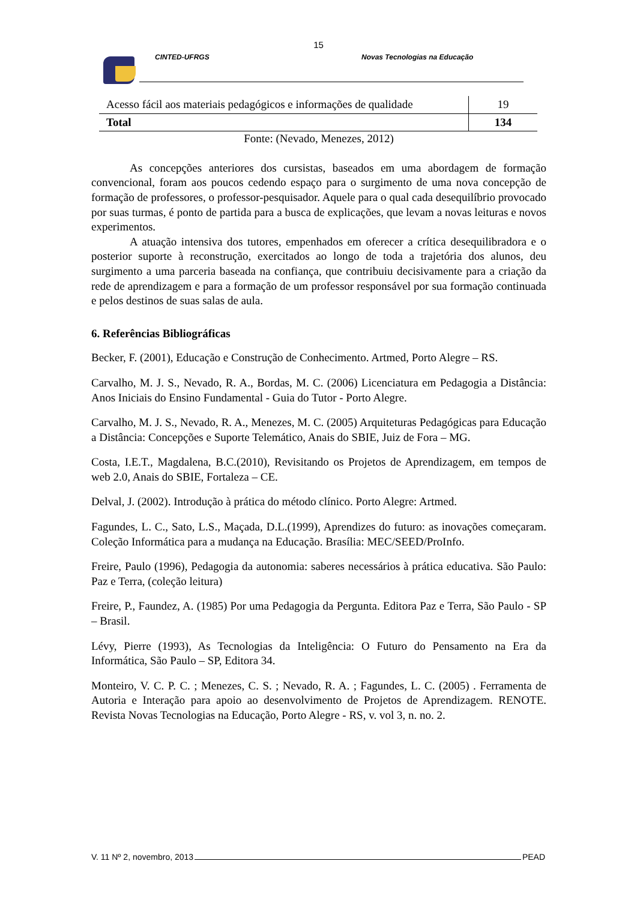15
CINTED-UFRGS Novas Tecnologias na Educação
| Acesso fácil aos materiais pedagógicos e informações de qualidade | 19 |
| Total | 134 |
Fonte: (Nevado, Menezes, 2012)
As concepções anteriores dos cursistas, baseados em uma abordagem de formação convencional, foram aos poucos cedendo espaço para o surgimento de uma nova concepção de formação de professores, o professor-pesquisador. Aquele para o qual cada desequilíbrio provocado por suas turmas, é ponto de partida para a busca de explicações, que levam a novas leituras e novos experimentos.
A atuação intensiva dos tutores, empenhados em oferecer a crítica desequilibradora e o posterior suporte à reconstrução, exercitados ao longo de toda a trajetória dos alunos, deu surgimento a uma parceria baseada na confiança, que contribuiu decisivamente para a criação da rede de aprendizagem e para a formação de um professor responsável por sua formação continuada e pelos destinos de suas salas de aula.
6. Referências Bibliográficas
Becker, F. (2001), Educação e Construção de Conhecimento. Artmed, Porto Alegre – RS.
Carvalho, M. J. S., Nevado, R. A., Bordas, M. C. (2006) Licenciatura em Pedagogia a Distância: Anos Iniciais do Ensino Fundamental - Guia do Tutor - Porto Alegre.
Carvalho, M. J. S., Nevado, R. A., Menezes, M. C. (2005) Arquiteturas Pedagógicas para Educação a Distância: Concepções e Suporte Telemático, Anais do SBIE, Juiz de Fora – MG.
Costa, I.E.T., Magdalena, B.C.(2010), Revisitando os Projetos de Aprendizagem, em tempos de web 2.0, Anais do SBIE, Fortaleza – CE.
Delval, J. (2002). Introdução à prática do método clínico. Porto Alegre: Artmed.
Fagundes, L. C., Sato, L.S., Maçada, D.L.(1999), Aprendizes do futuro: as inovações começaram. Coleção Informática para a mudança na Educação. Brasília: MEC/SEED/ProInfo.
Freire, Paulo (1996), Pedagogia da autonomia: saberes necessários à prática educativa. São Paulo: Paz e Terra, (coleção leitura)
Freire, P., Faundez, A. (1985) Por uma Pedagogia da Pergunta. Editora Paz e Terra, São Paulo - SP – Brasil.
Lévy, Pierre (1993), As Tecnologias da Inteligência: O Futuro do Pensamento na Era da Informática, São Paulo – SP, Editora 34.
Monteiro, V. C. P. C. ; Menezes, C. S. ; Nevado, R. A. ; Fagundes, L. C. (2005) . Ferramenta de Autoria e Interação para apoio ao desenvolvimento de Projetos de Aprendizagem. RENOTE. Revista Novas Tecnologias na Educação, Porto Alegre - RS, v. vol 3, n. no. 2.
V. 11 Nº 2, novembro, 2013 PEAD